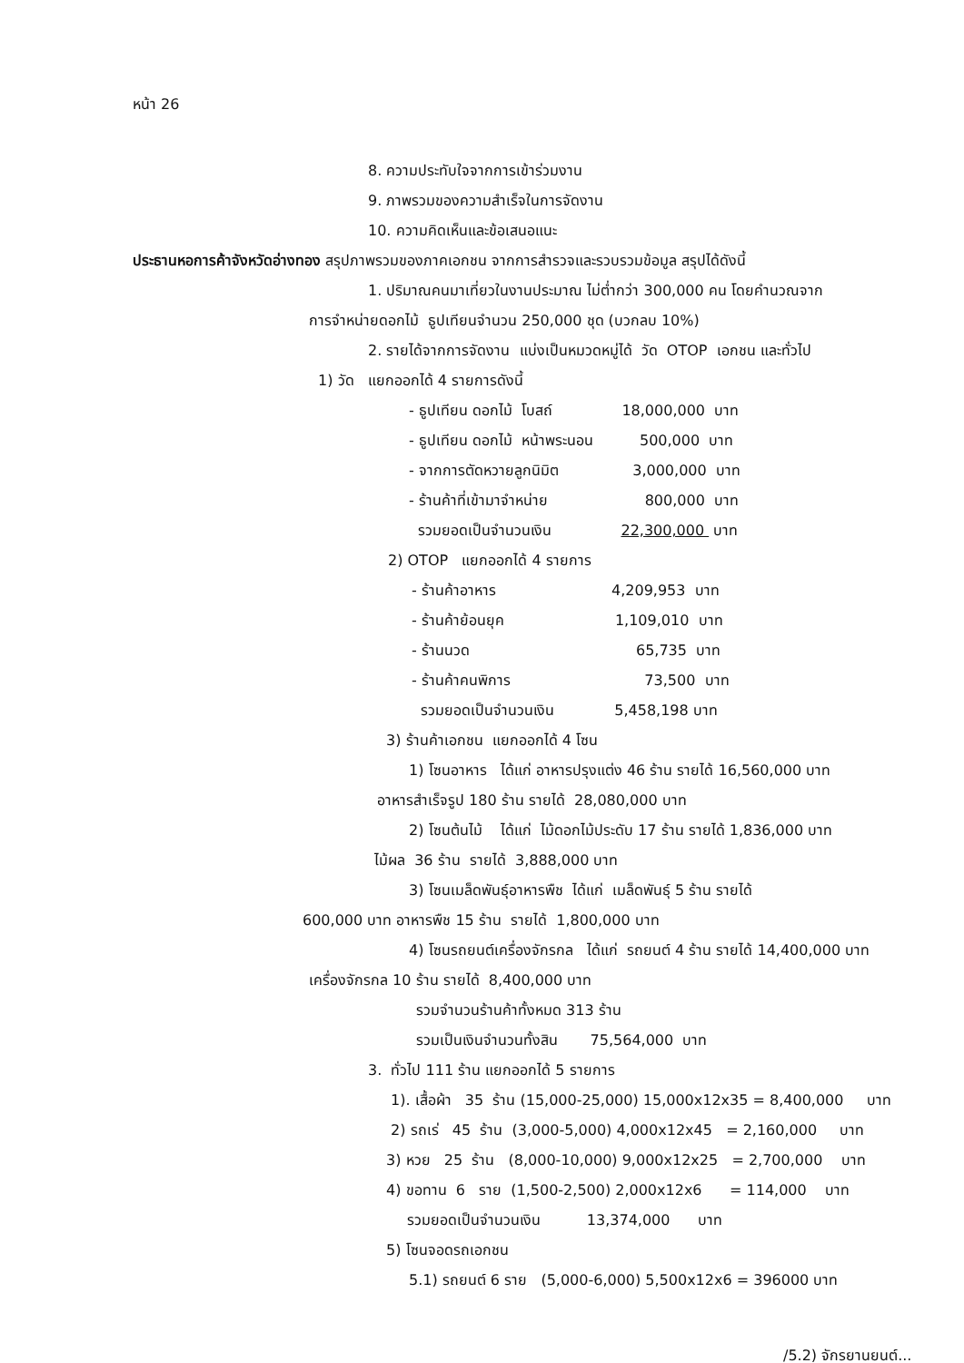หน้า 26
8. ความประทับใจจากการเข้าร่วมงาน
9. ภาพรวมของความสำเร็จในการจัดงาน
10. ความคิดเห็นและข้อเสนอแนะ
ประธานหอการค้าจังหวัดอ่างทอง สรุปภาพรวมของภาคเอกชน จากการสำรวจและรวบรวมข้อมูล สรุปได้ดังนี้
1. ปริมาณคนมาเที่ยวในงานประมาณ ไม่ต่ำกว่า 300,000 คน โดยคำนวณจาก
การจำหน่ายดอกไม้ ธูปเทียนจำนวน 250,000 ชุด (บวกลบ 10%)
2. รายได้จากการจัดงาน แบ่งเป็นหมวดหมู่ได้ วัด OTOP เอกชน และทั่วไป
1) วัด แยกออกได้ 4 รายการดังนี้
- ธูปเทียน ดอกไม้ โบสถ์ 18,000,000 บาท
- ธูปเทียน ดอกไม้ หน้าพระนอน 500,000 บาท
- จากการตัดหวายลูกนิมิต 3,000,000 บาท
- ร้านค้าที่เข้ามาจำหน่าย 800,000 บาท
รวมยอดเป็นจำนวนเงิน 22,300,000 บาท
2) OTOP แยกออกได้ 4 รายการ
- ร้านค้าอาหาร 4,209,953 บาท
- ร้านค้าย้อนยุค 1,109,010 บาท
- ร้านนวด 65,735 บาท
- ร้านค้าคนพิการ 73,500 บาท
รวมยอดเป็นจำนวนเงิน 5,458,198 บาท
3) ร้านค้าเอกชน แยกออกได้ 4 โซน
1) โซนอาหาร ได้แก่ อาหารปรุงแต่ง 46 ร้าน รายได้ 16,560,000 บาท
อาหารสำเร็จรูป 180 ร้าน รายได้ 28,080,000 บาท
2) โซนต้นไม้ ได้แก่ ไม้ดอกไม้ประดับ 17 ร้าน รายได้ 1,836,000 บาท
ไม้ผล 36 ร้าน รายได้ 3,888,000 บาท
3) โซนเมล็ดพันธุ์อาหารพืช ได้แก่ เมล็ดพันธุ์ 5 ร้าน รายได้
600,000 บาท อาหารพืช 15 ร้าน รายได้ 1,800,000 บาท
4) โซนรถยนต์เครื่องจักรกล ได้แก่ รถยนต์ 4 ร้าน รายได้ 14,400,000 บาท
เครื่องจักรกล 10 ร้าน รายได้ 8,400,000 บาท
รวมจำนวนร้านค้าทั้งหมด 313 ร้าน
รวมเป็นเงินจำนวนทั้งสิน 75,564,000 บาท
3. ทั่วไป 111 ร้าน แยกออกได้ 5 รายการ
1). เสื้อผ้า 35 ร้าน (15,000-25,000) 15,000x12x35 = 8,400,000 บาท
2) รถเร่ 45 ร้าน (3,000-5,000) 4,000x12x45 = 2,160,000 บาท
3) หวย 25 ร้าน (8,000-10,000) 9,000x12x25 = 2,700,000 บาท
4) ขอทาน 6 ราย (1,500-2,500) 2,000x12x6 = 114,000 บาท
รวมยอดเป็นจำนวนเงิน 13,374,000 บาท
5) โซนจอดรถเอกชน
5.1) รถยนต์ 6 ราย (5,000-6,000) 5,500x12x6 = 396000 บาท
/5.2) จักรยานยนต์...